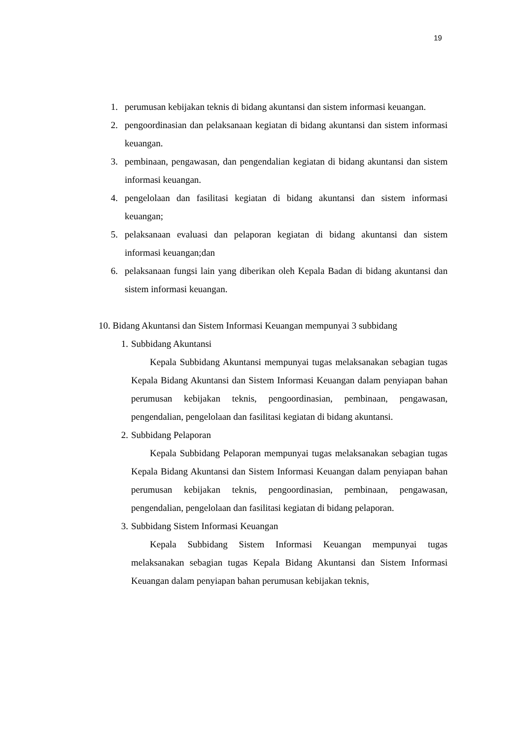19
1. perumusan kebijakan teknis di bidang akuntansi dan sistem informasi keuangan.
2. pengoordinasian dan pelaksanaan kegiatan di bidang akuntansi dan sistem informasi keuangan.
3. pembinaan, pengawasan, dan pengendalian kegiatan di bidang akuntansi dan sistem informasi keuangan.
4. pengelolaan dan fasilitasi kegiatan di bidang akuntansi dan sistem informasi keuangan;
5. pelaksanaan evaluasi dan pelaporan kegiatan di bidang akuntansi dan sistem informasi keuangan;dan
6. pelaksanaan fungsi lain yang diberikan oleh Kepala Badan di bidang akuntansi dan sistem informasi keuangan.
10. Bidang Akuntansi dan Sistem Informasi Keuangan mempunyai 3 subbidang
1. Subbidang Akuntansi
Kepala Subbidang Akuntansi mempunyai tugas melaksanakan sebagian tugas Kepala Bidang Akuntansi dan Sistem Informasi Keuangan dalam penyiapan bahan perumusan kebijakan teknis, pengoordinasian, pembinaan, pengawasan, pengendalian, pengelolaan dan fasilitasi kegiatan di bidang akuntansi.
2. Subbidang Pelaporan
Kepala Subbidang Pelaporan mempunyai tugas melaksanakan sebagian tugas Kepala Bidang Akuntansi dan Sistem Informasi Keuangan dalam penyiapan bahan perumusan kebijakan teknis, pengoordinasian, pembinaan, pengawasan, pengendalian, pengelolaan dan fasilitasi kegiatan di bidang pelaporan.
3. Subbidang Sistem Informasi Keuangan
Kepala Subbidang Sistem Informasi Keuangan mempunyai tugas melaksanakan sebagian tugas Kepala Bidang Akuntansi dan Sistem Informasi Keuangan dalam penyiapan bahan perumusan kebijakan teknis,